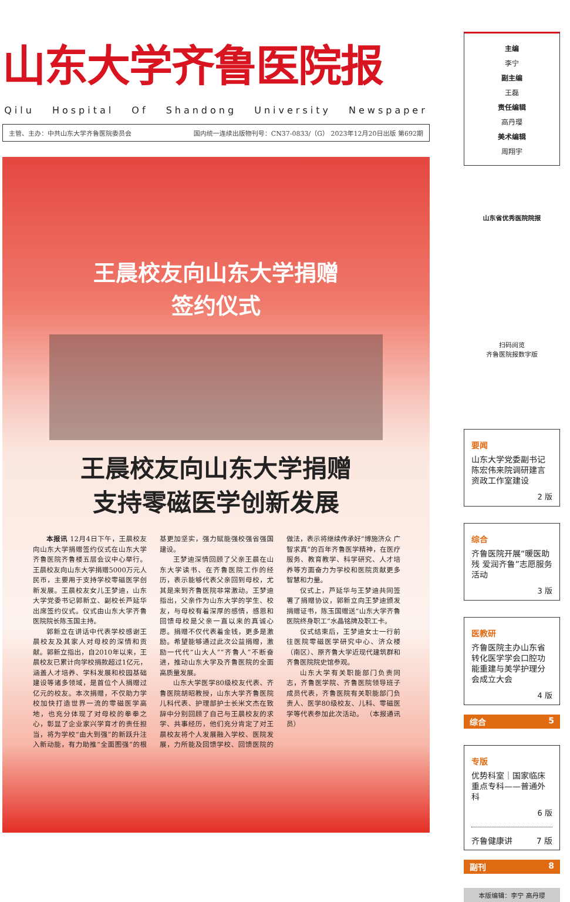山东大学齐鲁医院报
Qilu Hospital Of Shandong University Newspaper
主管、主办：中共山东大学齐鲁医院委员会 国内统一连续出版物刊号：CN37-0833/（G） 2023年12月20日出版 第692期
王晨校友向山东大学捐赠
签约仪式
王晨校友向山东大学捐赠
支持零磁医学创新发展
本报讯 12月4日下午，王晨校友向山东大学捐赠签约仪式在山东大学齐鲁医院齐鲁楼五层会议中心举行。王晨校友向山东大学捐赠5000万元人民币，主要用于支持学校零磁医学创新发展。王晨校友女儿王梦迪，山东大学党委书记郭新立、副校长芦延华出席签约仪式。仪式由山东大学齐鲁医院院长陈玉国主持。
郭新立在讲话中代表学校感谢王晨校友及其家人对母校的深情和贡献。郭新立指出，自2010年以来，王晨校友已累计向学校捐款超过1亿元，涵盖人才培养、学科发展和校园基础建设等诸多领域，是首位个人捐赠过亿元的校友。本次捐赠，不仅助力学校加快打造世界一流的零磁医学高地，也充分体现了对母校的拳拳之心，彰显了企业家兴学育才的责任担当，将为学校“由大到强”的新跃升注入新动能，有力助推“全面图强”的根基更加坚实，强力赋能强校强省强国建设。
王梦迪深情回顾了父亲王晨在山东大学读书、在齐鲁医院工作的经历，表示能够代表父亲回到母校，尤其是来到齐鲁医院非常激动。王梦迪指出，父亲作为山东大学的学生、校友，与母校有着深厚的感情，感恩和回馈母校是父亲一直以来的真诚心愿。捐赠不仅代表着金钱，更多是激励。希望能够通过此次公益捐赠，激励一代代“山大人”“齐鲁人”不断奋进，推动山东大学及齐鲁医院的全面高质量发展。
山东大学医学80级校友代表、齐鲁医院胡昭教授，山东大学齐鲁医院儿科代表、护理部护士长米文杰在致辞中分别回顾了自己与王晨校友的求学、共事经历，他们充分肯定了对王晨校友将个人发展融入学校、医院发展，力所能及回馈学校、回馈医院的做法，表示将继续传承好“博施济众 广智求真”的百年齐鲁医学精神，在医疗服务、教育教学、科学研究、人才培养等方面奋力为学校和医院贡献更多智慧和力量。
仪式上，芦延华与王梦迪共同签署了捐赠协议，郭新立向王梦迪颁发捐赠证书，陈玉国赠送“山东大学齐鲁医院终身职工”水晶铭牌及职工卡。
仪式结束后，王梦迪女士一行前往医院零磁医学研究中心、济众楼（南区）、原齐鲁大学近现代建筑群和齐鲁医院院史馆参观。
山东大学有关职能部门负责同志，齐鲁医学院、齐鲁医院领导班子成员代表，齐鲁医院有关职能部门负责人、医学80级校友、儿科、零磁医学等代表参加此次活动。 （本报通讯员）
主编
李宁
副主编
王磊
责任编辑
高丹璎
美术编辑
周翔宇
山东省优秀医院院报
扫码阅览
齐鲁医院报数字版
要闻
山东大学党委副书记陈宏伟来院调研建言资政工作室建设
2 版
综合
齐鲁医院开展“暖医助残 爱润齐鲁”志愿服务活动
3 版
医教研
齐鲁医院主办山东省转化医学学会口腔功能重建与美学护理分会成立大会
4 版
综合 5
专版
优势科室｜国家临床重点专科——普通外科
6 版
齐鲁健康讲 7 版
副刊 8
本版编辑：李宁 高丹璎